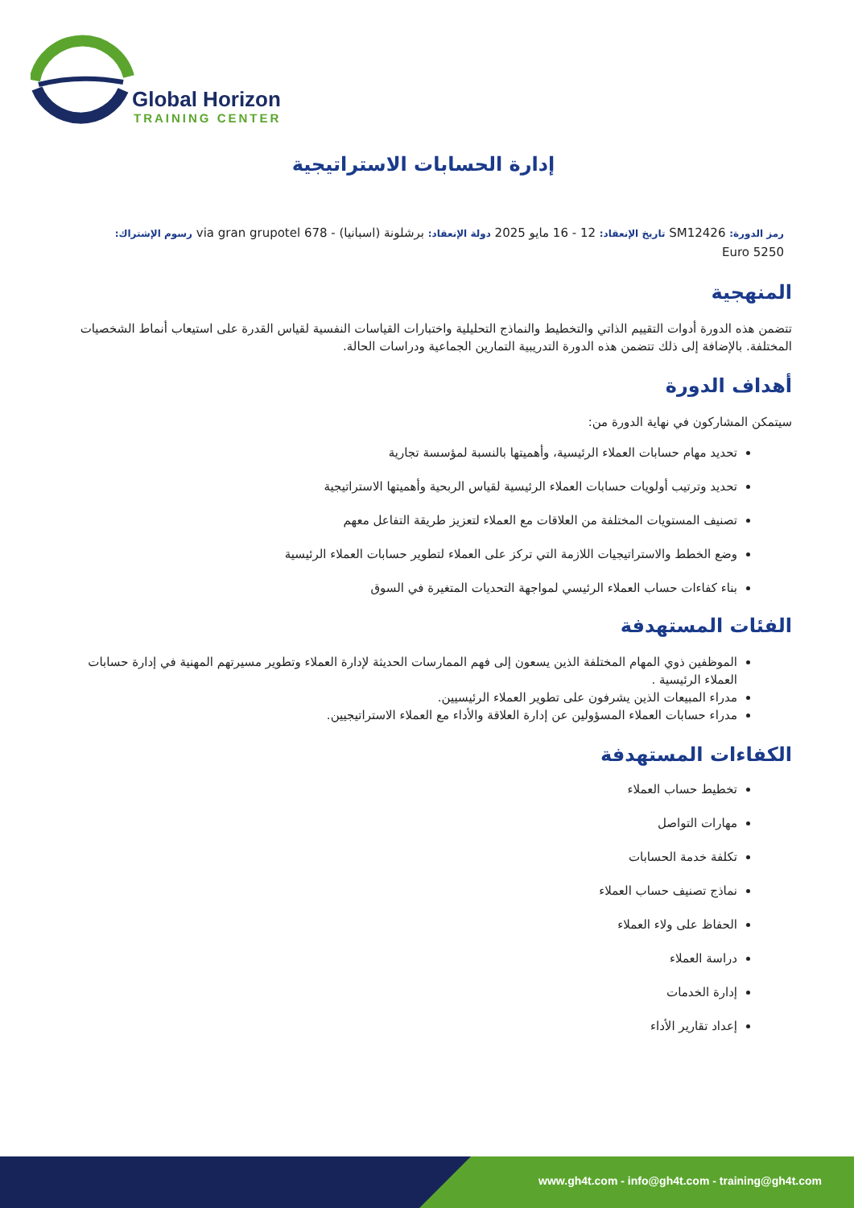Global Horizon
TRAINING CENTER
إدارة الحسابات الاستراتيجية
رمز الدورة: SM12426 تاريخ الإنعقاد: 12 - 16 مايو 2025 دولة الإنعقاد: برشلونة (اسبانيا) - 678 via gran grupotel رسوم الإشتراك:
5250 Euro
المنهجية
تتضمن هذه الدورة أدوات التقييم الذاتي والتخطيط والنماذج التحليلية واختبارات القياسات النفسية لقياس القدرة على استيعاب أنماط الشخصيات المختلفة. بالإضافة إلى ذلك تتضمن هذه الدورة التدريبية التمارين الجماعية ودراسات الحالة.
أهداف الدورة
سيتمكن المشاركون في نهاية الدورة من:
تحديد مهام حسابات العملاء الرئيسية، وأهميتها بالنسبة لمؤسسة تجارية
تحديد وترتيب أولويات حسابات العملاء الرئيسية لقياس الربحية وأهميتها الاستراتيجية
تصنيف المستويات المختلفة من العلاقات مع العملاء لتعزيز طريقة التفاعل معهم
وضع الخطط والاستراتيجيات اللازمة التي تركز على العملاء لتطوير حسابات العملاء الرئيسية
بناء كفاءات حساب العملاء الرئيسي لمواجهة التحديات المتغيرة في السوق
الفئات المستهدفة
الموظفين ذوي المهام المختلفة الذين يسعون إلى فهم الممارسات الحديثة لإدارة العملاء وتطوير مسيرتهم المهنية في إدارة حسابات العملاء الرئيسية .
مدراء المبيعات الذين يشرفون على تطوير العملاء الرئيسيين.
مدراء حسابات العملاء المسؤولين عن إدارة العلاقة والأداء مع العملاء الاستراتيجيين.
الكفاءات المستهدفة
تخطيط حساب العملاء
مهارات التواصل
تكلفة خدمة الحسابات
نماذج تصنيف حساب العملاء
الحفاظ على ولاء العملاء
دراسة العملاء
إدارة الخدمات
إعداد تقارير الأداء
www.gh4t.com - info@gh4t.com - training@gh4t.com